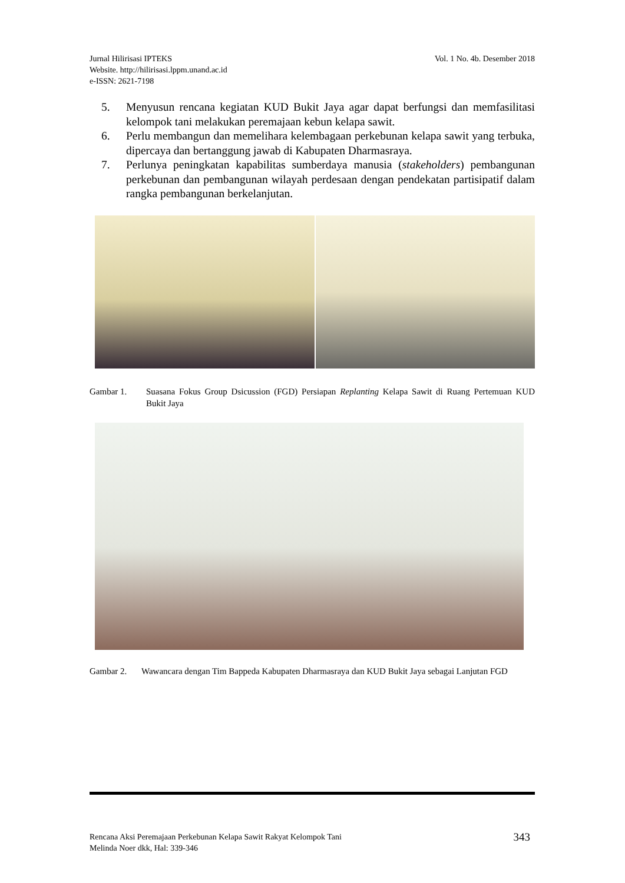Vol. 1 No. 4b. Desember 2018 Jurnal Hilirisasi IPTEKS
Website. http://hilirisasi.lppm.unand.ac.id
e-ISSN: 2621-7198
5. Menyusun rencana kegiatan KUD Bukit Jaya agar dapat berfungsi dan memfasilitasi kelompok tani melakukan peremajaan kebun kelapa sawit.
6. Perlu membangun dan memelihara kelembagaan perkebunan kelapa sawit yang terbuka, dipercaya dan bertanggung jawab di Kabupaten Dharmasraya.
7. Perlunya peningkatan kapabilitas sumberdaya manusia (stakeholders) pembangunan perkebunan dan pembangunan wilayah perdesaan dengan pendekatan partisipatif dalam rangka pembangunan berkelanjutan.
Gambar 1. Suasana Fokus Group Dsicussion (FGD) Persiapan Replanting Kelapa Sawit di Ruang Pertemuan KUD Bukit Jaya
Gambar 2. Wawancara dengan Tim Bappeda Kabupaten Dharmasraya dan KUD Bukit Jaya sebagai Lanjutan FGD
343 Rencana Aksi Peremajaan Perkebunan Kelapa Sawit Rakyat Kelompok Tani
Melinda Noer dkk, Hal: 339-346